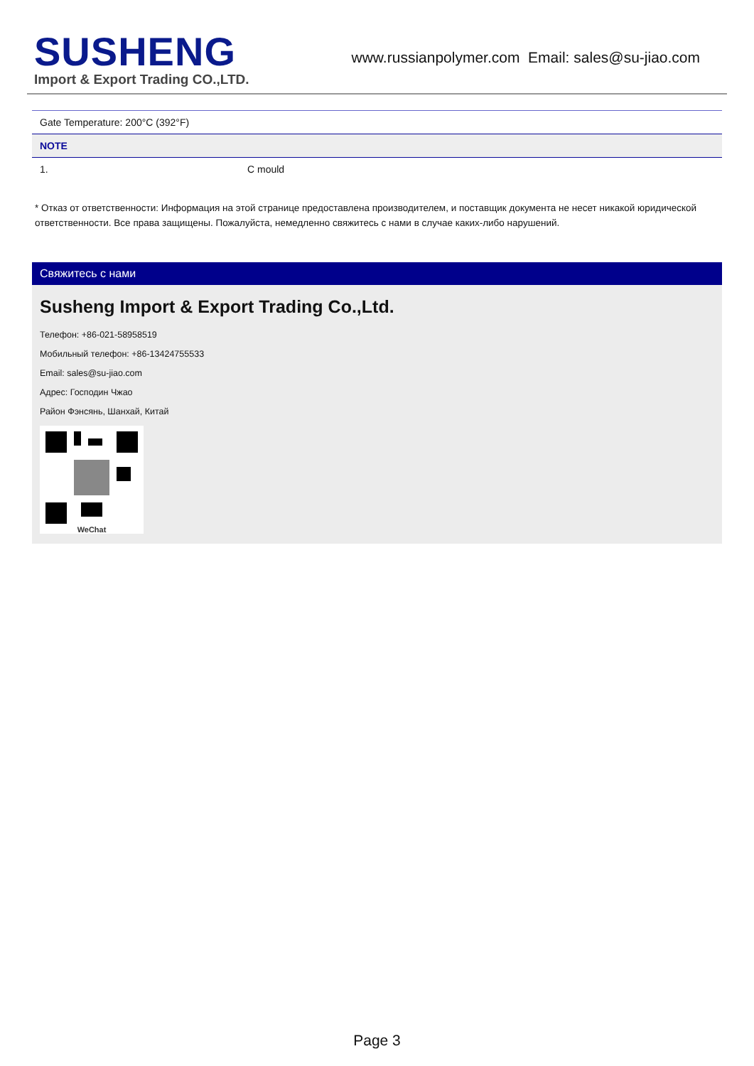SUSHENG
Import & Export Trading CO.,LTD.
www.russianpolymer.com Email: sales@su-jiao.com
| Gate Temperature: 200°C (392°F) | |
| NOTE | |
| 1. | C mould |
* Отказ от ответственности: Информация на этой странице предоставлена производителем, и поставщик документа не несет никакой юридической ответственности. Все права защищены. Пожалуйста, немедленно свяжитесь с нами в случае каких-либо нарушений.
Свяжитесь с нами
Susheng Import & Export Trading Co.,Ltd.
Телефон: +86-021-58958519
Мобильный телефон: +86-13424755533
Email: sales@su-jiao.com
Адрес: Господин Чжао
Район Фэнсянь, Шанхай, Китай
WeChat
Page 3